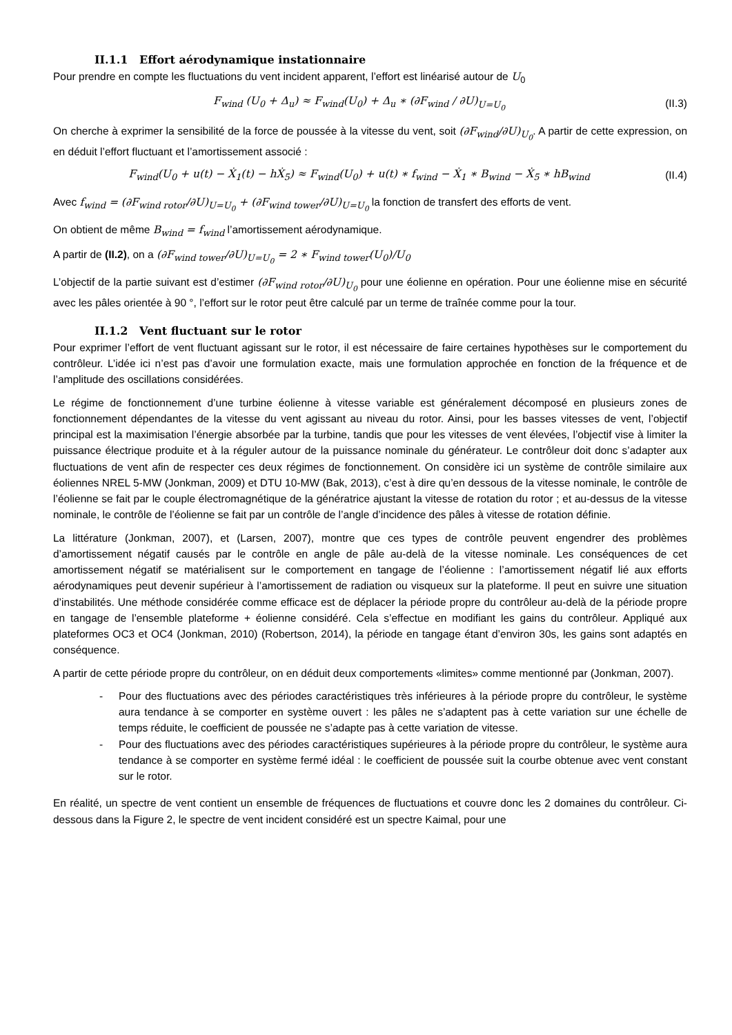II.1.1 Effort aérodynamique instationnaire
Pour prendre en compte les fluctuations du vent incident apparent, l’effort est linéarisé autour de U<sub>0</sub>
F<sub>wind</sub> (U<sub>0</sub> + Δ<sub>u</sub>) ≈ F<sub>wind</sub>(U<sub>0</sub>) + Δ<sub>u</sub> ∗ (∂F<sub>wind</sub> / ∂U)<sub>U=U<sub>0</sub></sub>
(II.3)
On cherche à exprimer la sensibilité de la force de poussée à la vitesse du vent, soit (∂F<sub>wind</sub>/∂U)<sub>U<sub>0</sub></sub>. A partir de cette expression, on en déduit l’effort fluctuant et l’amortissement associé :
F<sub>wind</sub>(U<sub>0</sub> + u(t) − Ẋ<sub>1</sub>(t) − hẊ<sub>5</sub>) ≈ F<sub>wind</sub>(U<sub>0</sub>) + u(t) ∗ f<sub>wind</sub> − Ẋ<sub>1</sub> ∗ B<sub>wind</sub> − Ẋ<sub>5</sub> ∗ hB<sub>wind</sub>
(II.4)
Avec f<sub>wind</sub> = (∂F<sub>wind rotor</sub>/∂U)<sub>U=U<sub>0</sub></sub> + (∂F<sub>wind tower</sub>/∂U)<sub>U=U<sub>0</sub></sub> la fonction de transfert des efforts de vent.
On obtient de même B<sub>wind</sub> = f<sub>wind</sub> l’amortissement aérodynamique.
A partir de (II.2), on a (∂F<sub>wind tower</sub>/∂U)<sub>U=U<sub>0</sub></sub> = 2 ∗ F<sub>wind tower</sub>(U<sub>0</sub>)/U<sub>0</sub>
L’objectif de la partie suivant est d’estimer (∂F<sub>wind rotor</sub>/∂U)<sub>U<sub>0</sub></sub> pour une éolienne en opération. Pour une éolienne mise en sécurité avec les pâles orientée à 90 °, l’effort sur le rotor peut être calculé par un terme de traînée comme pour la tour.
II.1.2 Vent fluctuant sur le rotor
Pour exprimer l’effort de vent fluctuant agissant sur le rotor, il est nécessaire de faire certaines hypothèses sur le comportement du contrôleur. L’idée ici n’est pas d’avoir une formulation exacte, mais une formulation approchée en fonction de la fréquence et de l’amplitude des oscillations considérées.
Le régime de fonctionnement d’une turbine éolienne à vitesse variable est généralement décomposé en plusieurs zones de fonctionnement dépendantes de la vitesse du vent agissant au niveau du rotor. Ainsi, pour les basses vitesses de vent, l’objectif principal est la maximisation l’énergie absorbée par la turbine, tandis que pour les vitesses de vent élevées, l’objectif vise à limiter la puissance électrique produite et à la réguler autour de la puissance nominale du générateur. Le contrôleur doit donc s’adapter aux fluctuations de vent afin de respecter ces deux régimes de fonctionnement. On considère ici un système de contrôle similaire aux éoliennes NREL 5-MW (Jonkman, 2009) et DTU 10-MW (Bak, 2013), c’est à dire qu’en dessous de la vitesse nominale, le contrôle de l’éolienne se fait par le couple électromagnétique de la génératrice ajustant la vitesse de rotation du rotor ; et au-dessus de la vitesse nominale, le contrôle de l’éolienne se fait par un contrôle de l’angle d’incidence des pâles à vitesse de rotation définie.
La littérature (Jonkman, 2007), et (Larsen, 2007), montre que ces types de contrôle peuvent engendrer des problèmes d’amortissement négatif causés par le contrôle en angle de pâle au-delà de la vitesse nominale. Les conséquences de cet amortissement négatif se matérialisent sur le comportement en tangage de l’éolienne : l’amortissement négatif lié aux efforts aérodynamiques peut devenir supérieur à l’amortissement de radiation ou visqueux sur la plateforme. Il peut en suivre une situation d’instabilités. Une méthode considérée comme efficace est de déplacer la période propre du contrôleur au-delà de la période propre en tangage de l’ensemble plateforme + éolienne considéré. Cela s’effectue en modifiant les gains du contrôleur. Appliqué aux plateformes OC3 et OC4 (Jonkman, 2010) (Robertson, 2014), la période en tangage étant d’environ 30s, les gains sont adaptés en conséquence.
A partir de cette période propre du contrôleur, on en déduit deux comportements «limites» comme mentionné par (Jonkman, 2007).
- Pour des fluctuations avec des périodes caractéristiques très inférieures à la période propre du contrôleur, le système aura tendance à se comporter en système ouvert : les pâles ne s’adaptent pas à cette variation sur une échelle de temps réduite, le coefficient de poussée ne s’adapte pas à cette variation de vitesse.
- Pour des fluctuations avec des périodes caractéristiques supérieures à la période propre du contrôleur, le système aura tendance à se comporter en système fermé idéal : le coefficient de poussée suit la courbe obtenue avec vent constant sur le rotor.
En réalité, un spectre de vent contient un ensemble de fréquences de fluctuations et couvre donc les 2 domaines du contrôleur. Ci-dessous dans la Figure 2, le spectre de vent incident considéré est un spectre Kaimal, pour une